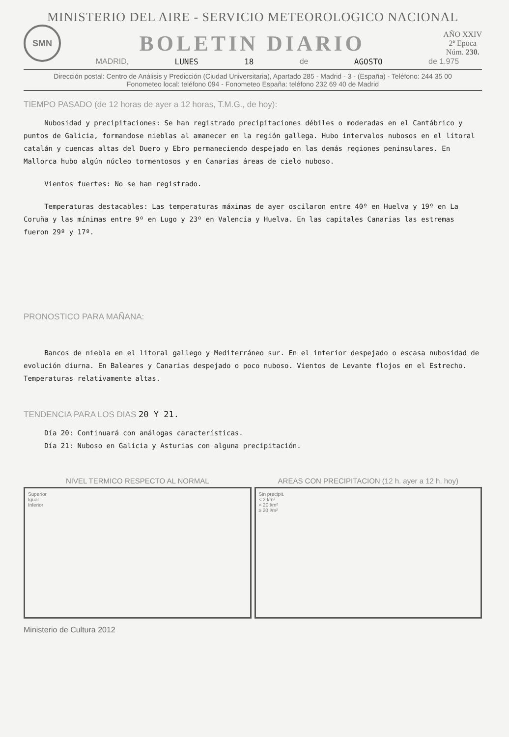MINISTERIO DEL AIRE - SERVICIO METEOROLOGICO NACIONAL
SMN
BOLETIN DIARIO
AÑO XXIV
2ª Epoca
Núm. 230.
MADRID, LUNES 18 de AGOSTO de 1.975
Dirección postal: Centro de Análisis y Predicción (Ciudad Universitaria), Apartado 285 - Madrid - 3 - (España) - Teléfono: 244 35 00
Fonometeo local: teléfono 094 - Fonometeo España: teléfono 232 69 40 de Madrid
TIEMPO PASADO (de 12 horas de ayer a 12 horas, T.M.G., de hoy):
Nubosidad y precipitaciones: Se han registrado precipitaciones débiles o moderadas en el Cantábrico y puntos de Galicia, formandose nieblas al amanecer en la región gallega. Hubo intervalos nubosos en el litoral catalán y cuencas altas del Duero y Ebro permaneciendo despejado en las demás regiones peninsulares. En Mallorca hubo algún núcleo tormentosos y en Canarias áreas de cielo nuboso.
Vientos fuertes: No se han registrado.
Temperaturas destacables: Las temperaturas máximas de ayer oscilaron entre 40º en Huelva y 19º en La Coruña y las mínimas entre 9º en Lugo y 23º en Valencia y Huelva. En las capitales Canarias las estremas fueron 29º y 17º.
PRONOSTICO PARA MAÑANA:
Bancos de niebla en el litoral gallego y Mediterráneo sur. En el interior despejado o escasa nubosidad de evolución diurna. En Baleares y Canarias despejado o poco nuboso. Vientos de Levante flojos en el Estrecho. Temperaturas relativamente altas.
TENDENCIA PARA LOS DIAS 20 Y 21.
Día 20: Continuará con análogas características.
Día 21: Nuboso en Galicia y Asturias con alguna precipitación.
NIVEL TERMICO RESPECTO AL NORMAL
Superior
Igual
Inferior
AREAS CON PRECIPITACION (12 h. ayer a 12 h. hoy)
Sin precipit.
< 2 l/m²
< 20 l/m²
≥ 20 l/m²
Ministerio de Cultura 2012